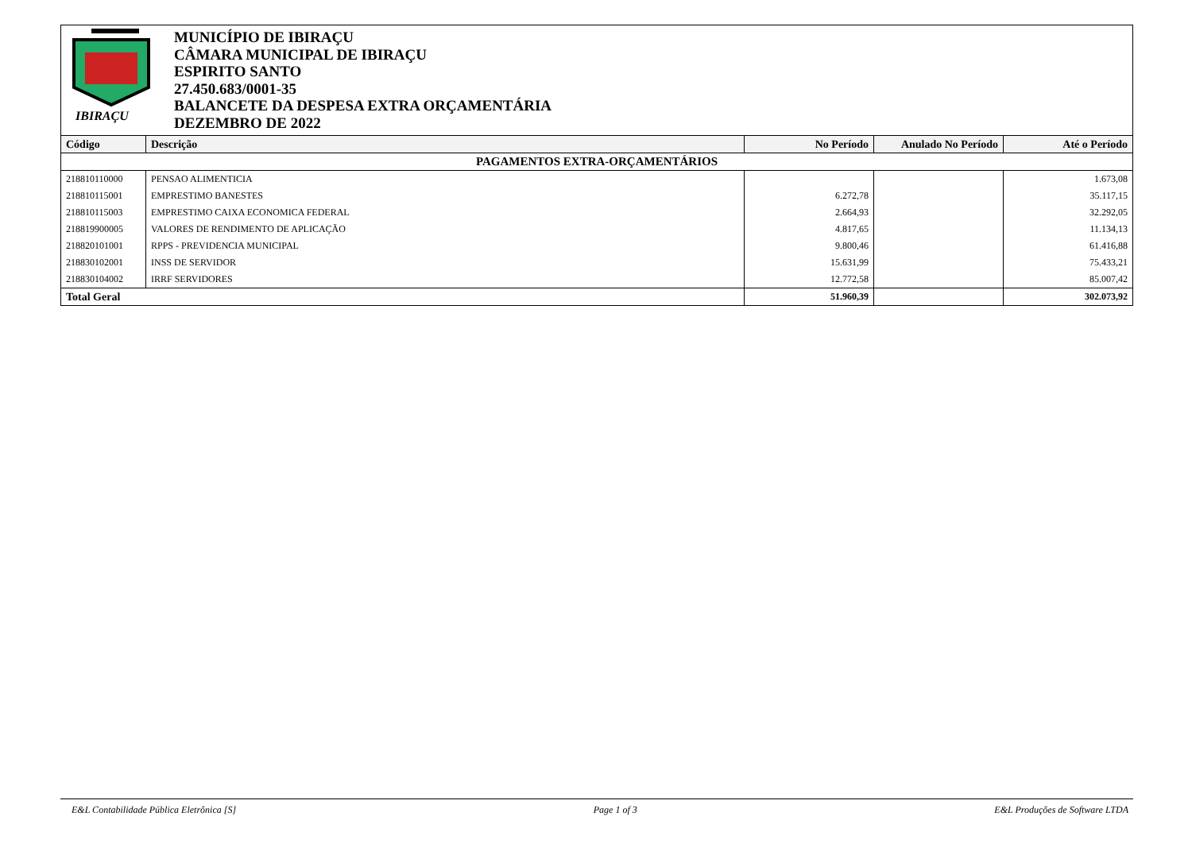IBIRAÇU
MUNICÍPIO DE IBIRAÇU
CÂMARA MUNICIPAL DE IBIRAÇU
ESPIRITO SANTO
27.450.683/0001-35
BALANCETE DA DESPESA EXTRA ORÇAMENTÁRIA
DEZEMBRO DE 2022
| Código | Descrição | No Período | Anulado No Período | Até o Período |
| --- | --- | --- | --- | --- |
| PAGAMENTOS EXTRA-ORÇAMENTÁRIOS | | | | |
| 218810110000 | PENSAO ALIMENTICIA | | | 1.673,08 |
| 218810115001 | EMPRESTIMO BANESTES | 6.272,78 | | 35.117,15 |
| 218810115003 | EMPRESTIMO CAIXA ECONOMICA FEDERAL | 2.664,93 | | 32.292,05 |
| 218819900005 | VALORES DE RENDIMENTO DE APLICAÇÃO | 4.817,65 | | 11.134,13 |
| 218820101001 | RPPS - PREVIDENCIA MUNICIPAL | 9.800,46 | | 61.416,88 |
| 218830102001 | INSS DE SERVIDOR | 15.631,99 | | 75.433,21 |
| 218830104002 | IRRF SERVIDORES | 12.772,58 | | 85.007,42 |
| Total Geral | | 51.960,39 | | 302.073,92 |
E&L Contabilidade Pública Eletrônica [S] Page 1 of 3 E&L Produções de Software LTDA